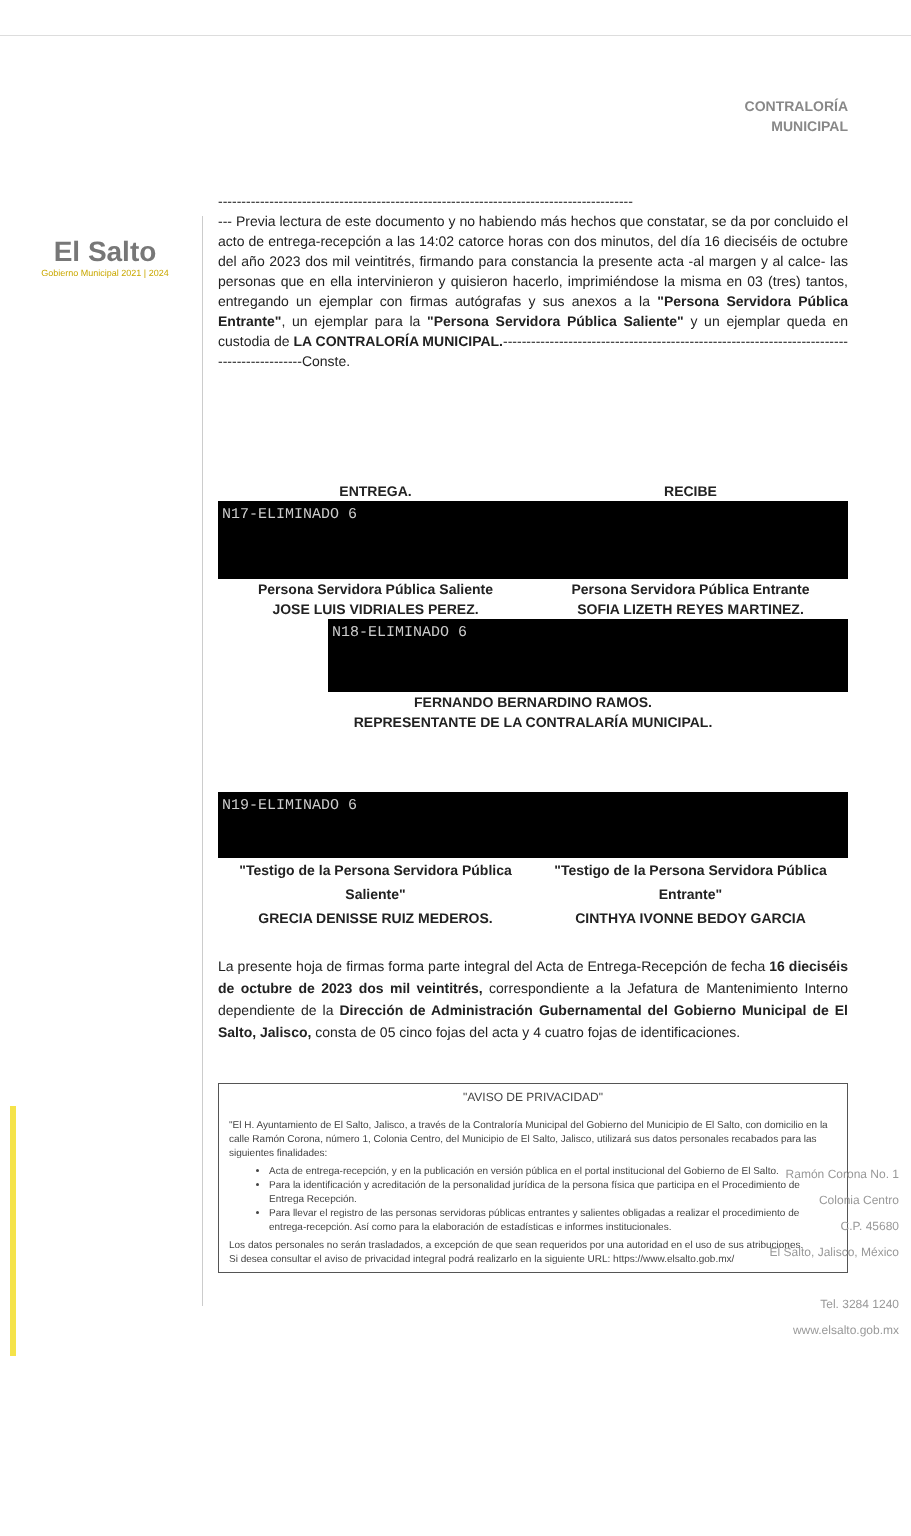El Salto
Gobierno Municipal 2021 | 2024
Ramón Corona No. 1
Colonia Centro
C.P. 45680
El Salto, Jalisco, México
Tel. 3284 1240
www.elsalto.gob.mx
CONTRALORÍA
MUNICIPAL
-----------------------------------------------------------------------------------------
--- Previa lectura de este documento y no habiendo más hechos que constatar, se da por concluido el acto de entrega-recepción a las 14:02 catorce horas con dos minutos, del día 16 dieciséis de octubre del año 2023 dos mil veintitrés, firmando para constancia la presente acta -al margen y al calce- las personas que en ella intervinieron y quisieron hacerlo, imprimiéndose la misma en 03 (tres) tantos, entregando un ejemplar con firmas autógrafas y sus anexos a la "Persona Servidora Pública Entrante", un ejemplar para la "Persona Servidora Pública Saliente" y un ejemplar queda en custodia de LA CONTRALORÍA MUNICIPAL.--------------------------------------------------------------------------------------------Conste.
ENTREGA. RECIBE
N17-ELIMINADO 6
Persona Servidora Pública Saliente
JOSE LUIS VIDRIALES PEREZ.
Persona Servidora Pública Entrante
SOFIA LIZETH REYES MARTINEZ.
N18-ELIMINADO 6
FERNANDO BERNARDINO RAMOS.
REPRESENTANTE DE LA CONTRALARÍA MUNICIPAL.
N19-ELIMINADO 6
"Testigo de la Persona Servidora Pública Saliente"
GRECIA DENISSE RUIZ MEDEROS.
"Testigo de la Persona Servidora Pública Entrante"
CINTHYA IVONNE BEDOY GARCIA
La presente hoja de firmas forma parte integral del Acta de Entrega-Recepción de fecha 16 dieciséis de octubre de 2023 dos mil veintitrés, correspondiente a la Jefatura de Mantenimiento Interno dependiente de la Dirección de Administración Gubernamental del Gobierno Municipal de El Salto, Jalisco, consta de 05 cinco fojas del acta y 4 cuatro fojas de identificaciones.
"AVISO DE PRIVACIDAD"
"El H. Ayuntamiento de El Salto, Jalisco, a través de la Contraloría Municipal del Gobierno del Municipio de El Salto, con domicilio en la calle Ramón Corona, número 1, Colonia Centro, del Municipio de El Salto, Jalisco, utilizará sus datos personales recabados para las siguientes finalidades:
Acta de entrega-recepción, y en la publicación en versión pública en el portal institucional del Gobierno de El Salto.
Para la identificación y acreditación de la personalidad jurídica de la persona física que participa en el Procedimiento de Entrega Recepción.
Para llevar el registro de las personas servidoras públicas entrantes y salientes obligadas a realizar el procedimiento de entrega-recepción. Así como para la elaboración de estadísticas e informes institucionales.
Los datos personales no serán trasladados, a excepción de que sean requeridos por una autoridad en el uso de sus atribuciones.
Si desea consultar el aviso de privacidad integral podrá realizarlo en la siguiente URL: https://www.elsalto.gob.mx/